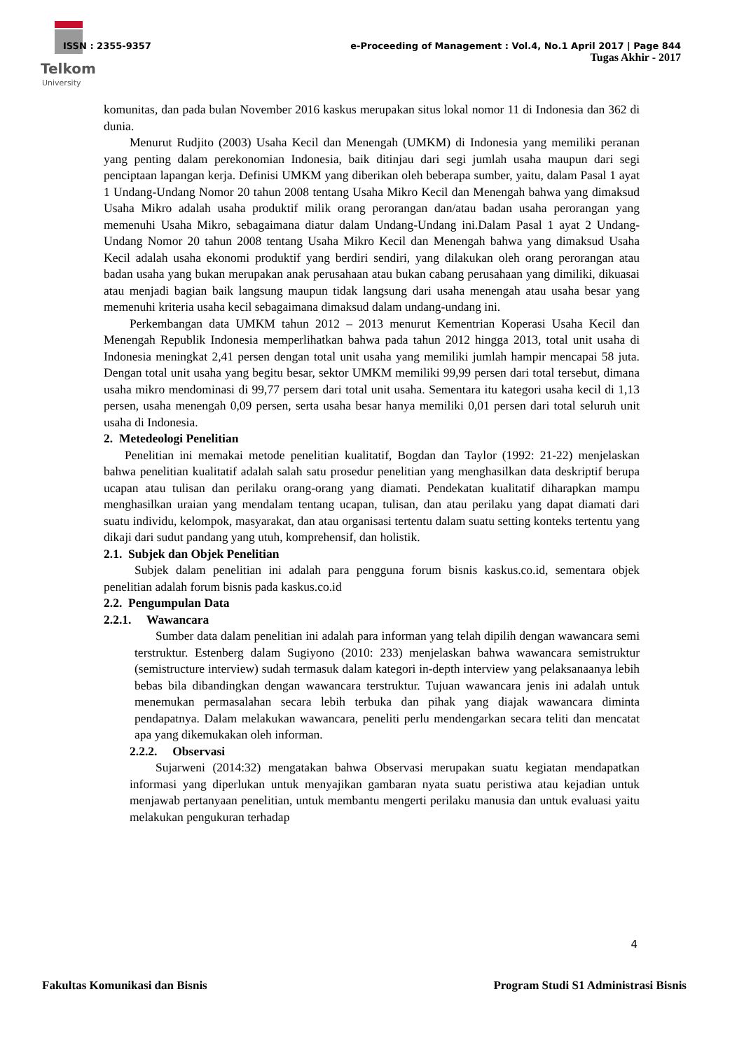Telkom
University
ISSN : 2355-9357 e-Proceeding of Management : Vol.4, No.1 April 2017 | Page 844
Tugas Akhir - 2017
komunitas, dan pada bulan November 2016 kaskus merupakan situs lokal nomor 11 di Indonesia dan 362 di dunia.
Menurut Rudjito (2003) Usaha Kecil dan Menengah (UMKM) di Indonesia yang memiliki peranan yang penting dalam perekonomian Indonesia, baik ditinjau dari segi jumlah usaha maupun dari segi penciptaan lapangan kerja. Definisi UMKM yang diberikan oleh beberapa sumber, yaitu, dalam Pasal 1 ayat 1 Undang-Undang Nomor 20 tahun 2008 tentang Usaha Mikro Kecil dan Menengah bahwa yang dimaksud Usaha Mikro adalah usaha produktif milik orang perorangan dan/atau badan usaha perorangan yang memenuhi Usaha Mikro, sebagaimana diatur dalam Undang-Undang ini.Dalam Pasal 1 ayat 2 Undang-Undang Nomor 20 tahun 2008 tentang Usaha Mikro Kecil dan Menengah bahwa yang dimaksud Usaha Kecil adalah usaha ekonomi produktif yang berdiri sendiri, yang dilakukan oleh orang perorangan atau badan usaha yang bukan merupakan anak perusahaan atau bukan cabang perusahaan yang dimiliki, dikuasai atau menjadi bagian baik langsung maupun tidak langsung dari usaha menengah atau usaha besar yang memenuhi kriteria usaha kecil sebagaimana dimaksud dalam undang-undang ini.
Perkembangan data UMKM tahun 2012 – 2013 menurut Kementrian Koperasi Usaha Kecil dan Menengah Republik Indonesia memperlihatkan bahwa pada tahun 2012 hingga 2013, total unit usaha di Indonesia meningkat 2,41 persen dengan total unit usaha yang memiliki jumlah hampir mencapai 58 juta. Dengan total unit usaha yang begitu besar, sektor UMKM memiliki 99,99 persen dari total tersebut, dimana usaha mikro mendominasi di 99,77 persem dari total unit usaha. Sementara itu kategori usaha kecil di 1,13 persen, usaha menengah 0,09 persen, serta usaha besar hanya memiliki 0,01 persen dari total seluruh unit usaha di Indonesia.
2. Metedeologi Penelitian
Penelitian ini memakai metode penelitian kualitatif, Bogdan dan Taylor (1992: 21-22) menjelaskan bahwa penelitian kualitatif adalah salah satu prosedur penelitian yang menghasilkan data deskriptif berupa ucapan atau tulisan dan perilaku orang-orang yang diamati. Pendekatan kualitatif diharapkan mampu menghasilkan uraian yang mendalam tentang ucapan, tulisan, dan atau perilaku yang dapat diamati dari suatu individu, kelompok, masyarakat, dan atau organisasi tertentu dalam suatu setting konteks tertentu yang dikaji dari sudut pandang yang utuh, komprehensif, dan holistik.
2.1. Subjek dan Objek Penelitian
Subjek dalam penelitian ini adalah para pengguna forum bisnis kaskus.co.id, sementara objek penelitian adalah forum bisnis pada kaskus.co.id
2.2. Pengumpulan Data
2.2.1. Wawancara
Sumber data dalam penelitian ini adalah para informan yang telah dipilih dengan wawancara semi terstruktur. Estenberg dalam Sugiyono (2010: 233) menjelaskan bahwa wawancara semistruktur (semistructure interview) sudah termasuk dalam kategori in-depth interview yang pelaksanaanya lebih bebas bila dibandingkan dengan wawancara terstruktur. Tujuan wawancara jenis ini adalah untuk menemukan permasalahan secara lebih terbuka dan pihak yang diajak wawancara diminta pendapatnya. Dalam melakukan wawancara, peneliti perlu mendengarkan secara teliti dan mencatat apa yang dikemukakan oleh informan.
2.2.2. Observasi
Sujarweni (2014:32) mengatakan bahwa Observasi merupakan suatu kegiatan mendapatkan informasi yang diperlukan untuk menyajikan gambaran nyata suatu peristiwa atau kejadian untuk menjawab pertanyaan penelitian, untuk membantu mengerti perilaku manusia dan untuk evaluasi yaitu melakukan pengukuran terhadap
4
Fakultas Komunikasi dan Bisnis Program Studi S1 Administrasi Bisnis